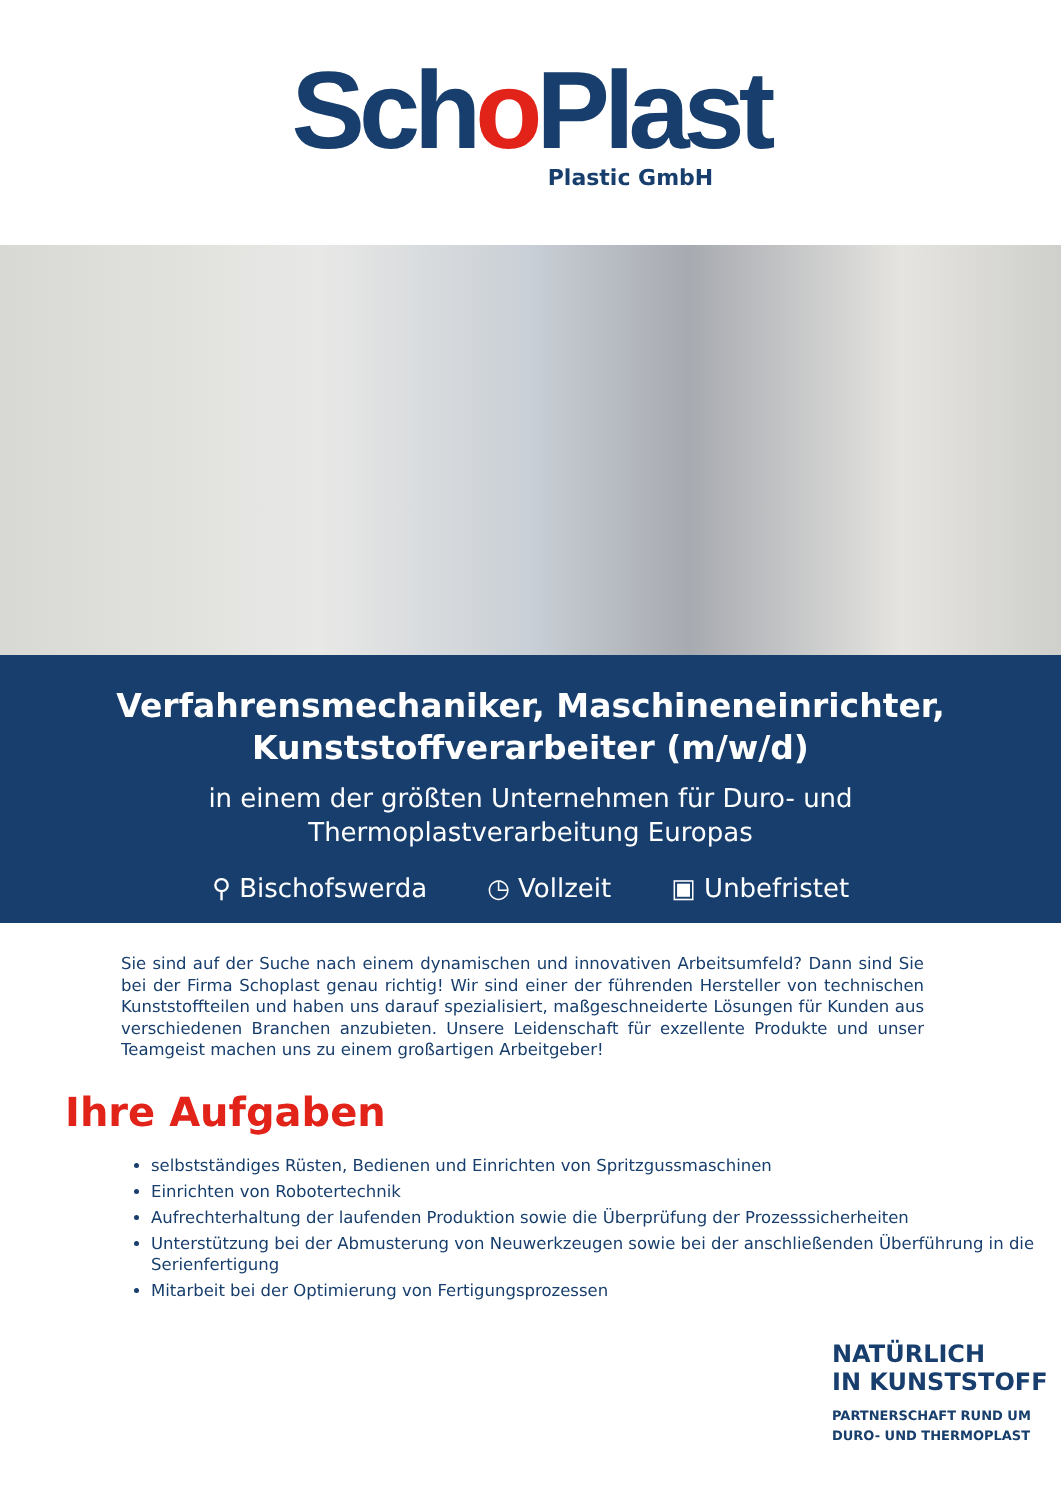Scho Plast
Plastic GmbH
Verfahrensmechaniker, Maschineneinrichter,
Kunststoffverarbeiter (m/w/d)
in einem der größten Unternehmen für Duro- und
Thermoplastverarbeitung Europas
⚲ Bischofswerda ◷ Vollzeit ▣ Unbefristet
Sie sind auf der Suche nach einem dynamischen und innovativen Arbeitsumfeld? Dann sind Sie bei der Firma Schoplast genau richtig! Wir sind einer der führenden Hersteller von technischen Kunststoffteilen und haben uns darauf spezialisiert, maßgeschneiderte Lösungen für Kunden aus verschiedenen Branchen anzubieten. Unsere Leidenschaft für exzellente Produkte und unser Teamgeist machen uns zu einem großartigen Arbeitgeber!
Ihre Aufgaben
selbstständiges Rüsten, Bedienen und Einrichten von Spritzgussmaschinen
Einrichten von Robotertechnik
Aufrechterhaltung der laufenden Produktion sowie die Überprüfung der Prozesssicherheiten
Unterstützung bei der Abmusterung von Neuwerkzeugen sowie bei der anschließenden Überführung in die Serienfertigung
Mitarbeit bei der Optimierung von Fertigungsprozessen
NATÜRLICH
IN KUNSTSTOFF
PARTNERSCHAFT RUND UM
DURO- UND THERMOPLAST